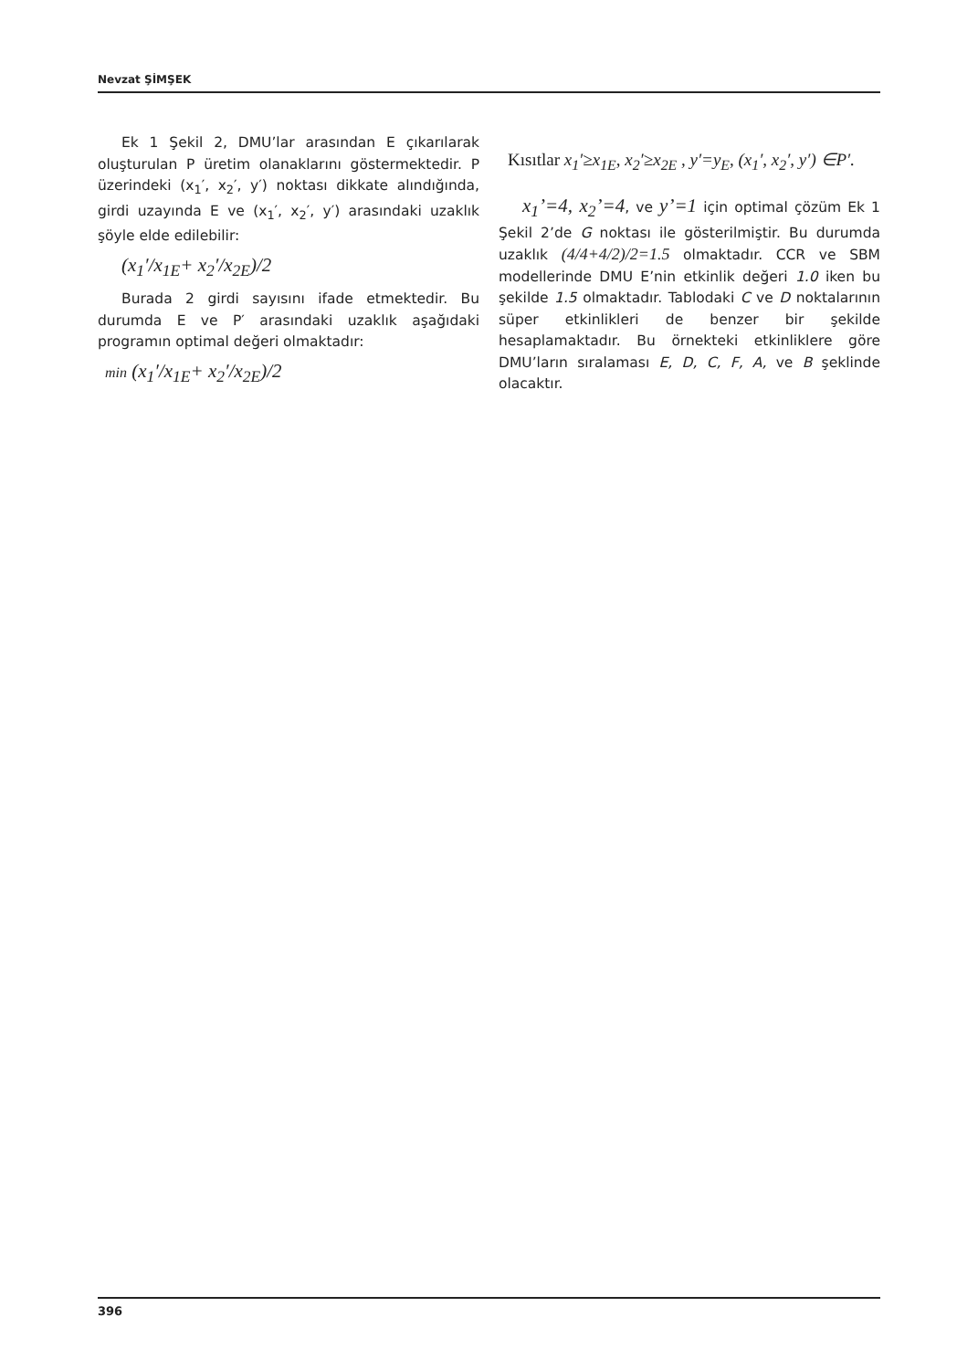Nevzat ŞİMŞEK
Ek 1 Şekil 2, DMU’lar arasından E çıkarılarak oluşturulan P üretim olanaklarını göstermektedir. P üzerindeki (x<sub>1</sub>′, x<sub>2</sub>′, y′) noktası dikkate alındığında, girdi uzayında E ve (x<sub>1</sub>′, x<sub>2</sub>′, y′) arasındaki uzaklık şöyle elde edilebilir:
(x<sub>1</sub>′/x<sub>1E</sub>+ x<sub>2</sub>′/x<sub>2E</sub>)/2
Burada 2 girdi sayısını ifade etmektedir. Bu durumda E ve P′ arasındaki uzaklık aşağıdaki programın optimal değeri olmaktadır:
min (x<sub>1</sub>′/x<sub>1E</sub>+ x<sub>2</sub>′/x<sub>2E</sub>)/2
Kısıtlar x<sub>1</sub>′≥x<sub>1E</sub>, x<sub>2</sub>′≥x<sub>2E</sub> , y′=y<sub>E</sub>, (x<sub>1</sub>′, x<sub>2</sub>′, y′) ∈P′.
x<sub>1</sub>’=4, x<sub>2</sub>’=4, ve y’=1 için optimal çözüm Ek 1 Şekil 2’de G noktası ile gösterilmiştir. Bu durumda uzaklık (4/4+4/2)/2=1.5 olmaktadır. CCR ve SBM modellerinde DMU E’nin etkinlik değeri 1.0 iken bu şekilde 1.5 olmaktadır. Tablodaki C ve D noktalarının süper etkinlikleri de benzer bir şekilde hesaplamaktadır. Bu örnekteki etkinliklere göre DMU’ların sıralaması E, D, C, F, A, ve B şeklinde olacaktır.
396